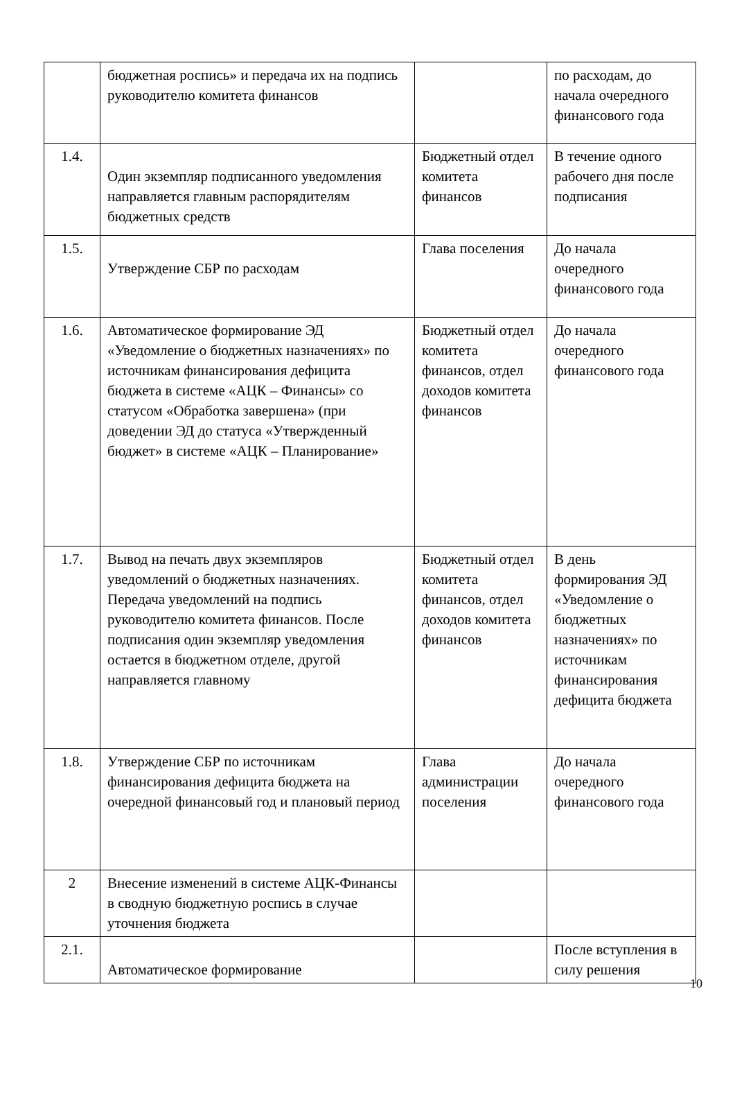| | бюджетная роспись» и передача их на подпись руководителю комитета финансов | | по расходам, до начала очередного финансового года |
| 1.4. | Один экземпляр подписанного уведомления направляется главным распорядителям бюджетных средств | Бюджетный отдел комитета финансов | В течение одного рабочего дня после подписания |
| 1.5. | Утверждение СБР по расходам | Глава поселения | До начала очередного финансового года |
| 1.6. | Автоматическое формирование ЭД «Уведомление о бюджетных назначениях» по источникам финансирования дефицита бюджета в системе «АЦК – Финансы» со статусом «Обработка завершена» (при доведении ЭД до статуса «Утвержденный бюджет» в системе «АЦК – Планирование» | Бюджетный отдел комитета финансов, отдел доходов комитета финансов | До начала очередного финансового года |
| 1.7. | Вывод на печать двух экземпляров уведомлений о бюджетных назначениях. Передача уведомлений на подпись руководителю комитета финансов. После подписания один экземпляр уведомления остается в бюджетном отделе, другой направляется главному | Бюджетный отдел комитета финансов, отдел доходов комитета финансов | В день формирования ЭД «Уведомление о бюджетных назначениях» по источникам финансирования дефицита бюджета |
| 1.8. | Утверждение СБР по источникам финансирования дефицита бюджета на очередной финансовый год и плановый период | Глава администрации поселения | До начала очередного финансового года |
| 2 | Внесение изменений в системе АЦК-Финансы в сводную бюджетную роспись в случае уточнения бюджета | | |
| 2.1. | Автоматическое формирование | | После вступления в силу решения |
10